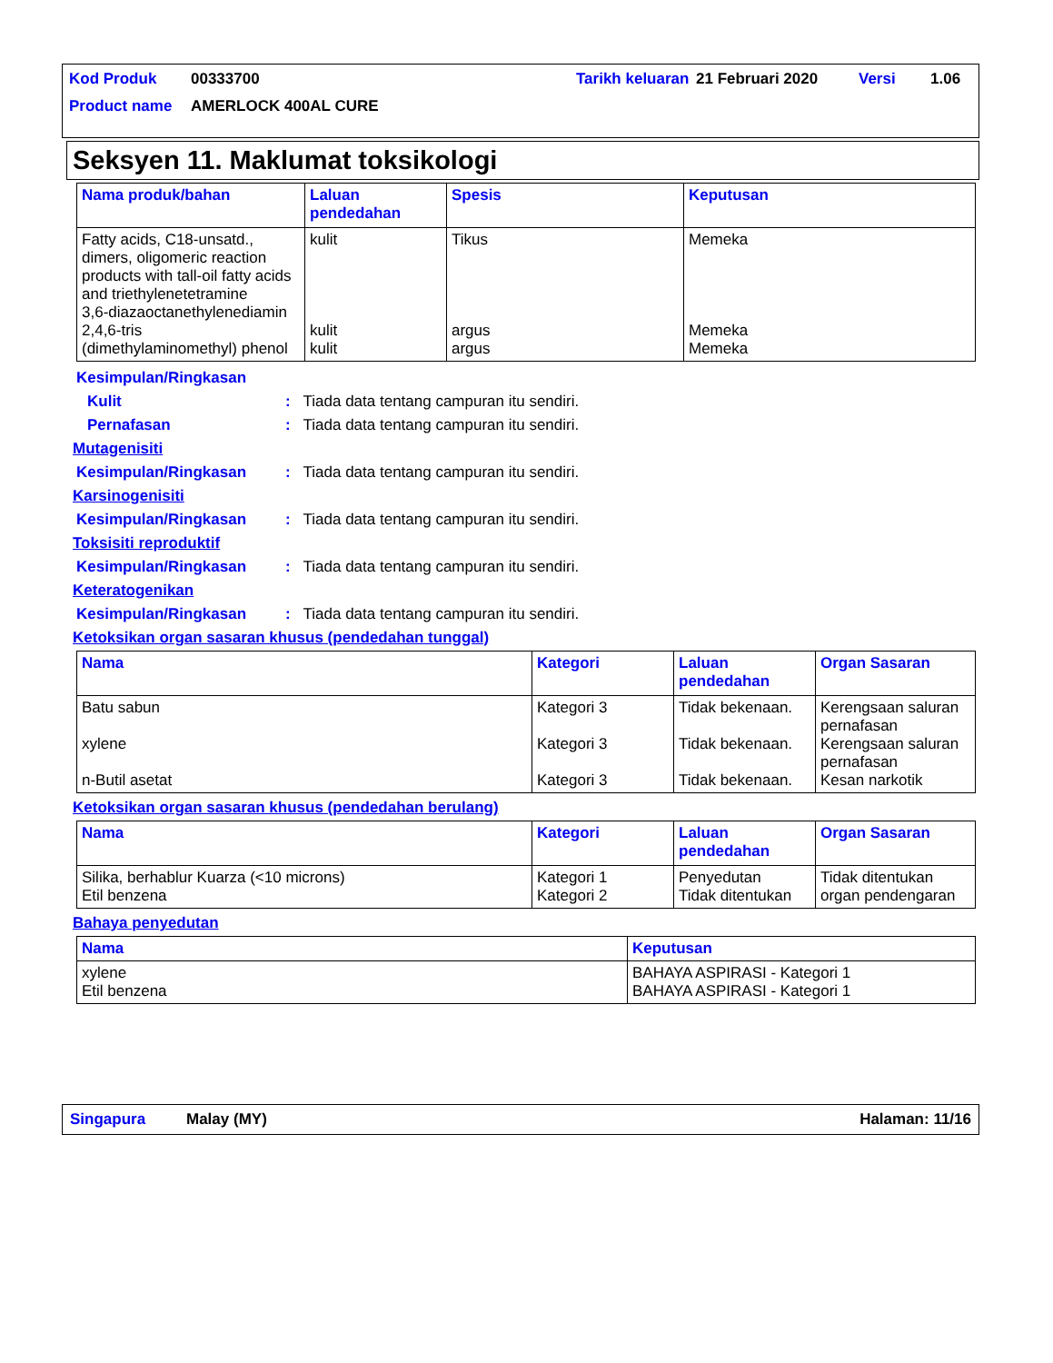| Kod Produk | 00333700 | Tarikh keluaran | 21 Februari 2020 | Versi | 1.06 |
| Product name | AMERLOCK 400AL CURE | | | | |
Seksyen 11. Maklumat toksikologi
| Nama produk/bahan | Laluan pendedahan | Spesis | Keputusan |
| --- | --- | --- | --- |
| Fatty acids, C18-unsatd., dimers, oligomeric reaction products with tall-oil fatty acids and triethylenetetramine 3,6-diazaoctanethylenediamin 2,4,6-tris (dimethylaminomethyl) phenol | kulit kulit kulit | Tikus argus argus | Memeka Memeka Memeka |
Kesimpulan/Ringkasan
Kulit: Tiada data tentang campuran itu sendiri.
Pernafasan: Tiada data tentang campuran itu sendiri.
Mutagenisiti
Kesimpulan/Ringkasan: Tiada data tentang campuran itu sendiri.
Karsinogenisiti
Kesimpulan/Ringkasan: Tiada data tentang campuran itu sendiri.
Toksisiti reproduktif
Kesimpulan/Ringkasan: Tiada data tentang campuran itu sendiri.
Keteratogenikan
Kesimpulan/Ringkasan: Tiada data tentang campuran itu sendiri.
Ketoksikan organ sasaran khusus (pendedahan tunggal)
| Nama | Kategori | Laluan pendedahan | Organ Sasaran |
| --- | --- | --- | --- |
| Batu sabun xylene n-Butil asetat | Kategori 3 Kategori 3 Kategori 3 | Tidak bekenaan. Tidak bekenaan. Tidak bekenaan. | Kerengsaan saluran pernafasan Kerengsaan saluran pernafasan Kesan narkotik |
Ketoksikan organ sasaran khusus (pendedahan berulang)
| Nama | Kategori | Laluan pendedahan | Organ Sasaran |
| --- | --- | --- | --- |
| Silika, berhablur Kuarza (<10 microns) Etil benzena | Kategori 1 Kategori 2 | Penyedutan Tidak ditentukan | Tidak ditentukan organ pendengaran |
Bahaya penyedutan
| Nama | Keputusan |
| --- | --- |
| xylene Etil benzena | BAHAYA ASPIRASI - Kategori 1 BAHAYA ASPIRASI - Kategori 1 |
Singapura Malay (MY) Halaman: 11/16